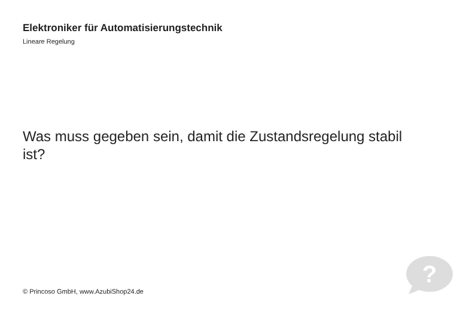Elektroniker für Automatisierungstechnik
Lineare Regelung
Was muss gegeben sein, damit die Zustandsregelung stabil ist?
© Princoso GmbH, www.AzubiShop24.de
?